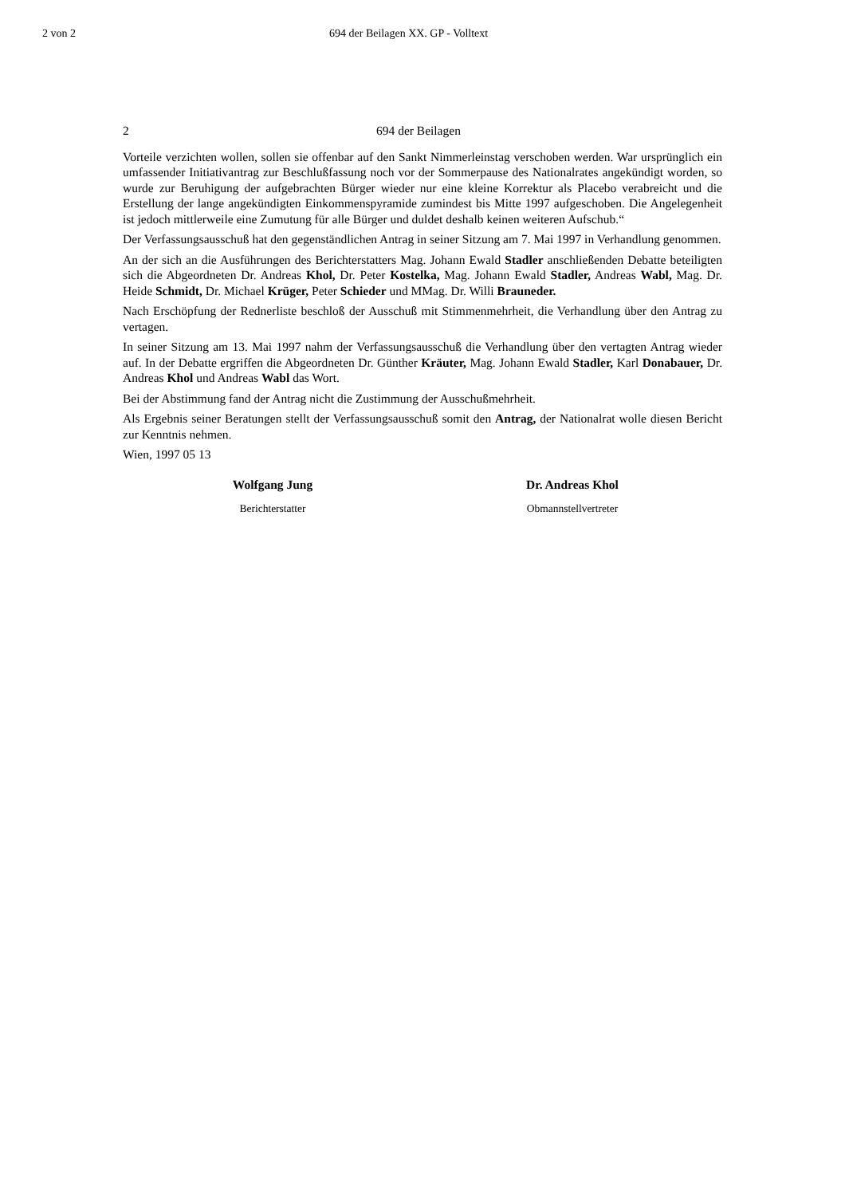2 von 2 694 der Beilagen XX. GP - Volltext
2 694 der Beilagen
Vorteile verzichten wollen, sollen sie offenbar auf den Sankt Nimmerleinstag verschoben werden. War ursprünglich ein umfassender Initiativantrag zur Beschlußfassung noch vor der Sommerpause des Nationalrates angekündigt worden, so wurde zur Beruhigung der aufgebrachten Bürger wieder nur eine kleine Korrektur als Placebo verabreicht und die Erstellung der lange angekündigten Einkommens­pyramide zumindest bis Mitte 1997 aufgeschoben. Die Angelegenheit ist jedoch mittlerweile eine Zumutung für alle Bürger und duldet deshalb keinen weiteren Aufschub.“
Der Verfassungsausschuß hat den gegenständlichen Antrag in seiner Sitzung am 7. Mai 1997 in Verhandlung genommen.
An der sich an die Ausführungen des Berichterstatters Mag. Johann Ewald Stadler anschließenden Debatte beteiligten sich die Abgeordneten Dr. Andreas Khol, Dr. Peter Kostelka, Mag. Johann Ewald Stadler, Andreas Wabl, Mag. Dr. Heide Schmidt, Dr. Michael Krüger, Peter Schieder und MMag. Dr. Willi Brauneder.
Nach Erschöpfung der Rednerliste beschloß der Ausschuß mit Stimmenmehrheit, die Verhandlung über den Antrag zu vertagen.
In seiner Sitzung am 13. Mai 1997 nahm der Verfassungsausschuß die Verhandlung über den vertagten Antrag wieder auf. In der Debatte ergriffen die Abgeordneten Dr. Günther Kräuter, Mag. Johann Ewald Stadler, Karl Donabauer, Dr. Andreas Khol und Andreas Wabl das Wort.
Bei der Abstimmung fand der Antrag nicht die Zustimmung der Ausschußmehrheit.
Als Ergebnis seiner Beratungen stellt der Verfassungsausschuß somit den Antrag, der Nationalrat wolle diesen Bericht zur Kenntnis nehmen.
Wien, 1997 05 13
Wolfgang Jung
Berichterstatter
Dr. Andreas Khol
Obmannstellvertreter